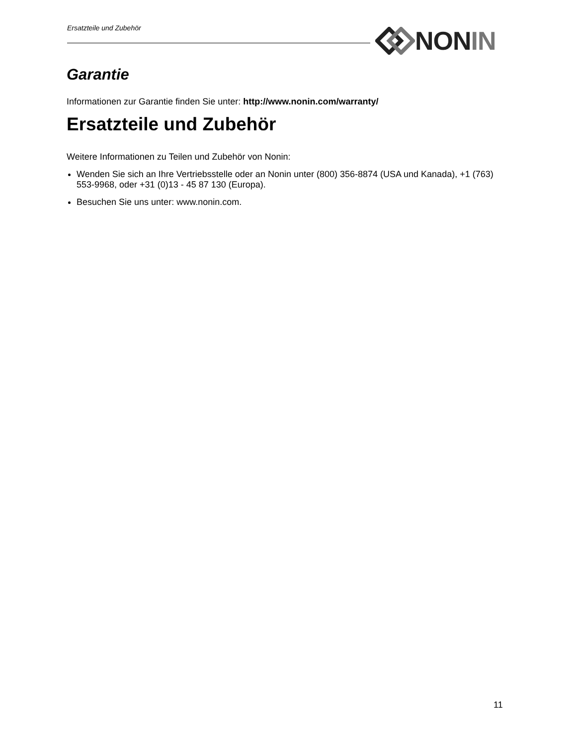Ersatzteile und Zubehör NON IN
Garantie
Informationen zur Garantie finden Sie unter: http://www.nonin.com/warranty/
Ersatzteile und Zubehör
Weitere Informationen zu Teilen und Zubehör von Nonin:
Wenden Sie sich an Ihre Vertriebsstelle oder an Nonin unter (800) 356-8874 (USA und Kanada), +1 (763) 553-9968, oder +31 (0)13 - 45 87 130 (Europa).
Besuchen Sie uns unter: www.nonin.com.
11